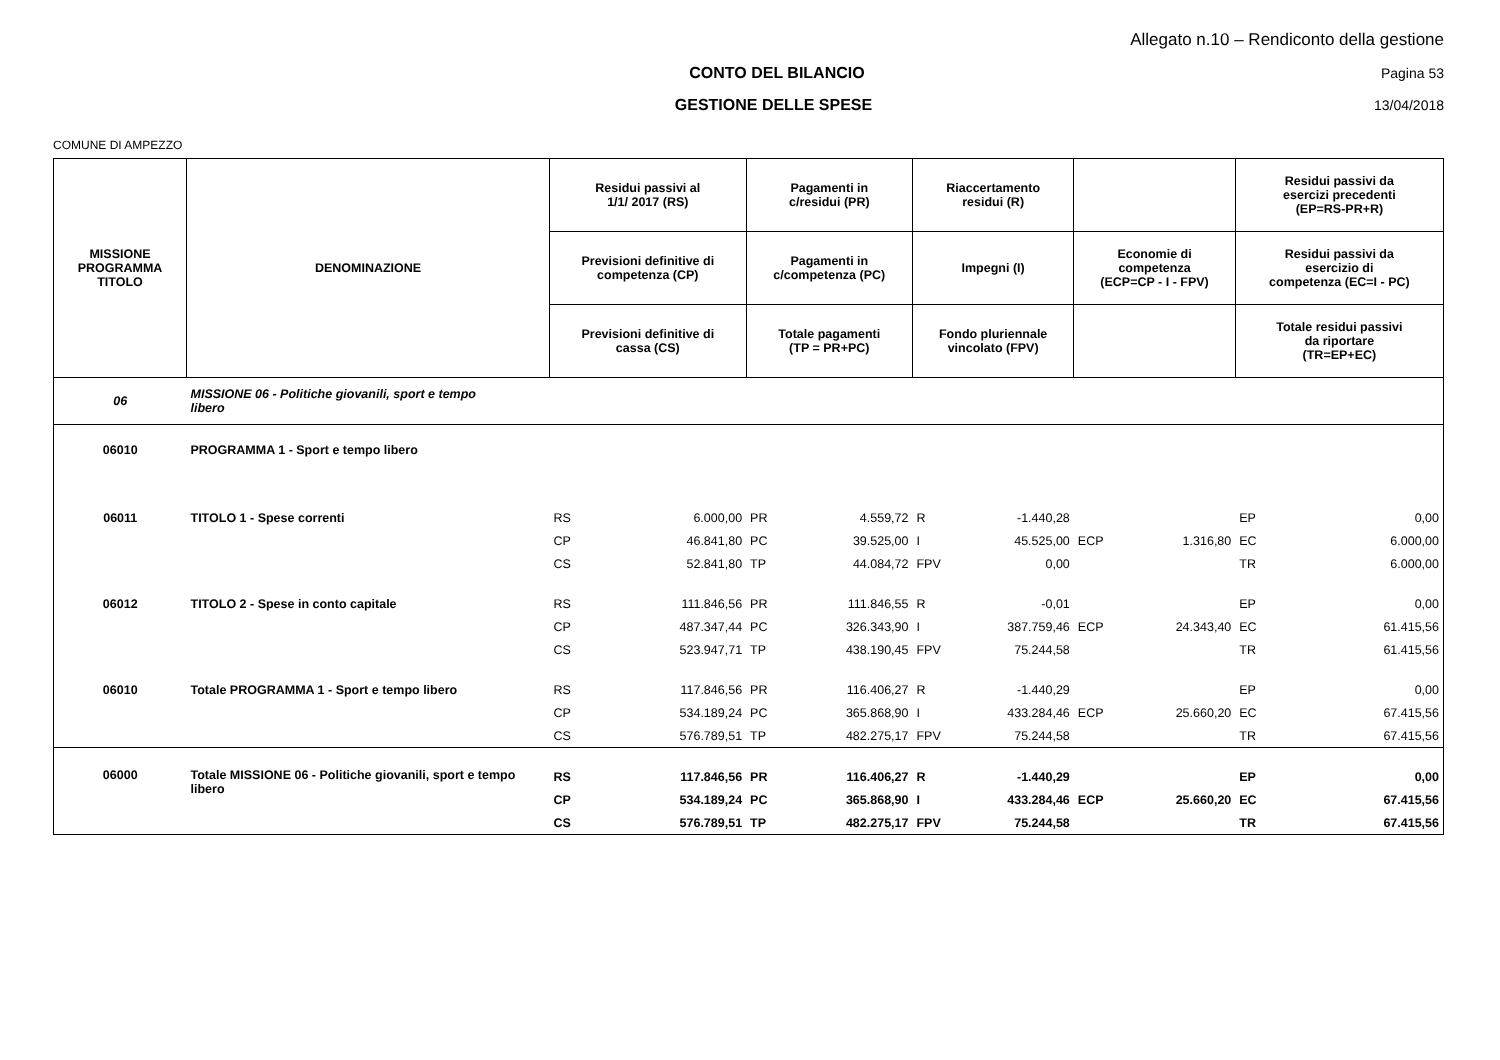Allegato n.10 – Rendiconto della gestione
CONTO DEL BILANCIO Pagina 53
GESTIONE DELLE SPESE 13/04/2018
COMUNE DI AMPEZZO
| MISSIONE PROGRAMMA TITOLO | DENOMINAZIONE | Residui passivi al 1/1/ 2017 (RS) | | Pagamenti in c/residui (PR) | | Riaccertamento residui (R) | | | | Residui passivi da esercizi precedenti (EP=RS-PR+R) | |
| --- | --- | --- | --- | --- | --- | --- | --- | --- | --- | --- | --- |
| | | Previsioni definitive di competenza (CP) | | Pagamenti in c/competenza (PC) | | Impegni (I) | | Economie di competenza (ECP=CP - I - FPV) | | Residui passivi da esercizio di competenza (EC=I - PC) | |
| | | Previsioni definitive di cassa (CS) | | Totale pagamenti (TP = PR+PC) | | Fondo pluriennale vincolato (FPV) | | | | Totale residui passivi da riportare (TR=EP+EC) | |
| 06 | MISSIONE 06 - Politiche giovanili, sport e tempo libero | | | | | | | | | | |
| 06010 | PROGRAMMA 1 - Sport e tempo libero | | | | | | | | | | |
| 06011 | TITOLO 1 - Spese correnti | RS | 6.000,00 | PR | 4.559,72 | R | -1.440,28 | | | EP | 0,00 |
| | | CP | 46.841,80 | PC | 39.525,00 | I | 45.525,00 | ECP | 1.316,80 | EC | 6.000,00 |
| | | CS | 52.841,80 | TP | 44.084,72 | FPV | 0,00 | | | TR | 6.000,00 |
| 06012 | TITOLO 2 - Spese in conto capitale | RS | 111.846,56 | PR | 111.846,55 | R | -0,01 | | | EP | 0,00 |
| | | CP | 487.347,44 | PC | 326.343,90 | I | 387.759,46 | ECP | 24.343,40 | EC | 61.415,56 |
| | | CS | 523.947,71 | TP | 438.190,45 | FPV | 75.244,58 | | | TR | 61.415,56 |
| 06010 | Totale PROGRAMMA 1 - Sport e tempo libero | RS | 117.846,56 | PR | 116.406,27 | R | -1.440,29 | | | EP | 0,00 |
| | | CP | 534.189,24 | PC | 365.868,90 | I | 433.284,46 | ECP | 25.660,20 | EC | 67.415,56 |
| | | CS | 576.789,51 | TP | 482.275,17 | FPV | 75.244,58 | | | TR | 67.415,56 |
| 06000 | Totale MISSIONE 06 - Politiche giovanili, sport e tempo libero | RS | 117.846,56 | PR | 116.406,27 | R | -1.440,29 | | | EP | 0,00 |
| | | CP | 534.189,24 | PC | 365.868,90 | I | 433.284,46 | ECP | 25.660,20 | EC | 67.415,56 |
| | | CS | 576.789,51 | TP | 482.275,17 | FPV | 75.244,58 | | | TR | 67.415,56 |